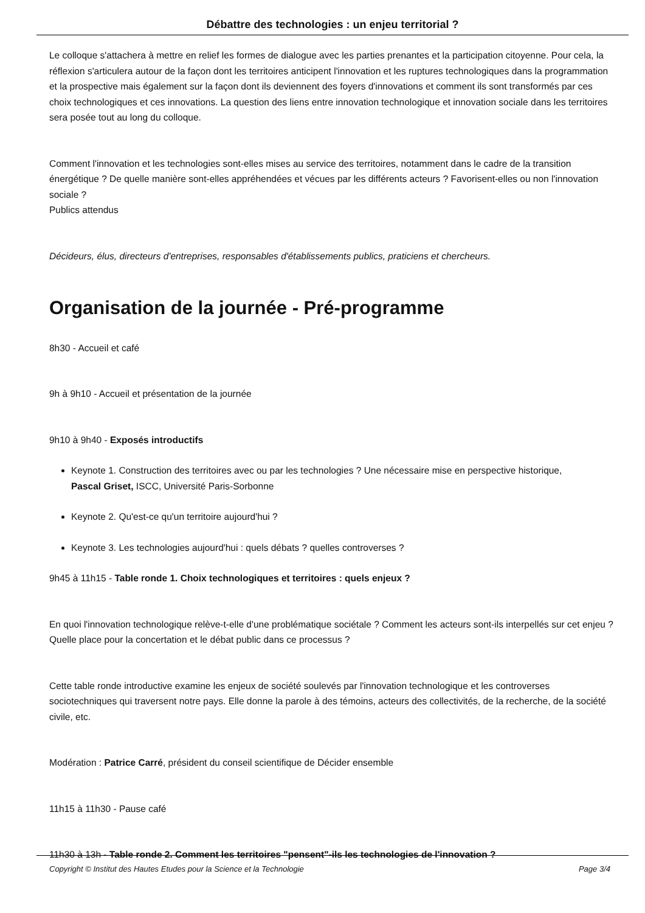Débattre des technologies : un enjeu territorial ?
Le colloque s'attachera à mettre en relief les formes de dialogue avec les parties prenantes et la participation citoyenne. Pour cela, la réflexion s'articulera autour de la façon dont les territoires anticipent l'innovation et les ruptures technologiques dans la programmation et la prospective mais également sur la façon dont ils deviennent des foyers d'innovations et comment ils sont transformés par ces choix technologiques et ces innovations. La question des liens entre innovation technologique et innovation sociale dans les territoires sera posée tout au long du colloque.
Comment l'innovation et les technologies sont-elles mises au service des territoires, notamment dans le cadre de la transition énergétique ? De quelle manière sont-elles appréhendées et vécues par les différents acteurs ? Favorisent-elles ou non l'innovation sociale ?
Publics attendus
Décideurs, élus, directeurs d'entreprises, responsables d'établissements publics, praticiens et chercheurs.
Organisation de la journée - Pré-programme
8h30 - Accueil et café
9h à 9h10 - Accueil et présentation de la journée
9h10 à 9h40 - Exposés introductifs
Keynote 1. Construction des territoires avec ou par les technologies ? Une nécessaire mise en perspective historique,
Pascal Griset, ISCC, Université Paris-Sorbonne
Keynote 2. Qu'est-ce qu'un territoire aujourd'hui ?
Keynote 3. Les technologies aujourd'hui : quels débats ? quelles controverses ?
9h45 à 11h15 - Table ronde 1. Choix technologiques et territoires : quels enjeux ?
En quoi l'innovation technologique relève-t-elle d'une problématique sociétale ? Comment les acteurs sont-ils interpellés sur cet enjeu ? Quelle place pour la concertation et le débat public dans ce processus ?
Cette table ronde introductive examine les enjeux de société soulevés par l'innovation technologique et les controverses sociotechniques qui traversent notre pays. Elle donne la parole à des témoins, acteurs des collectivités, de la recherche, de la société civile, etc.
Modération : Patrice Carré, président du conseil scientifique de Décider ensemble
11h15 à 11h30 - Pause café
11h30 à 13h - Table ronde 2. Comment les territoires "pensent"-ils les technologies de l'innovation ?
Copyright © Institut des Hautes Etudes pour la Science et la Technologie Page 3/4